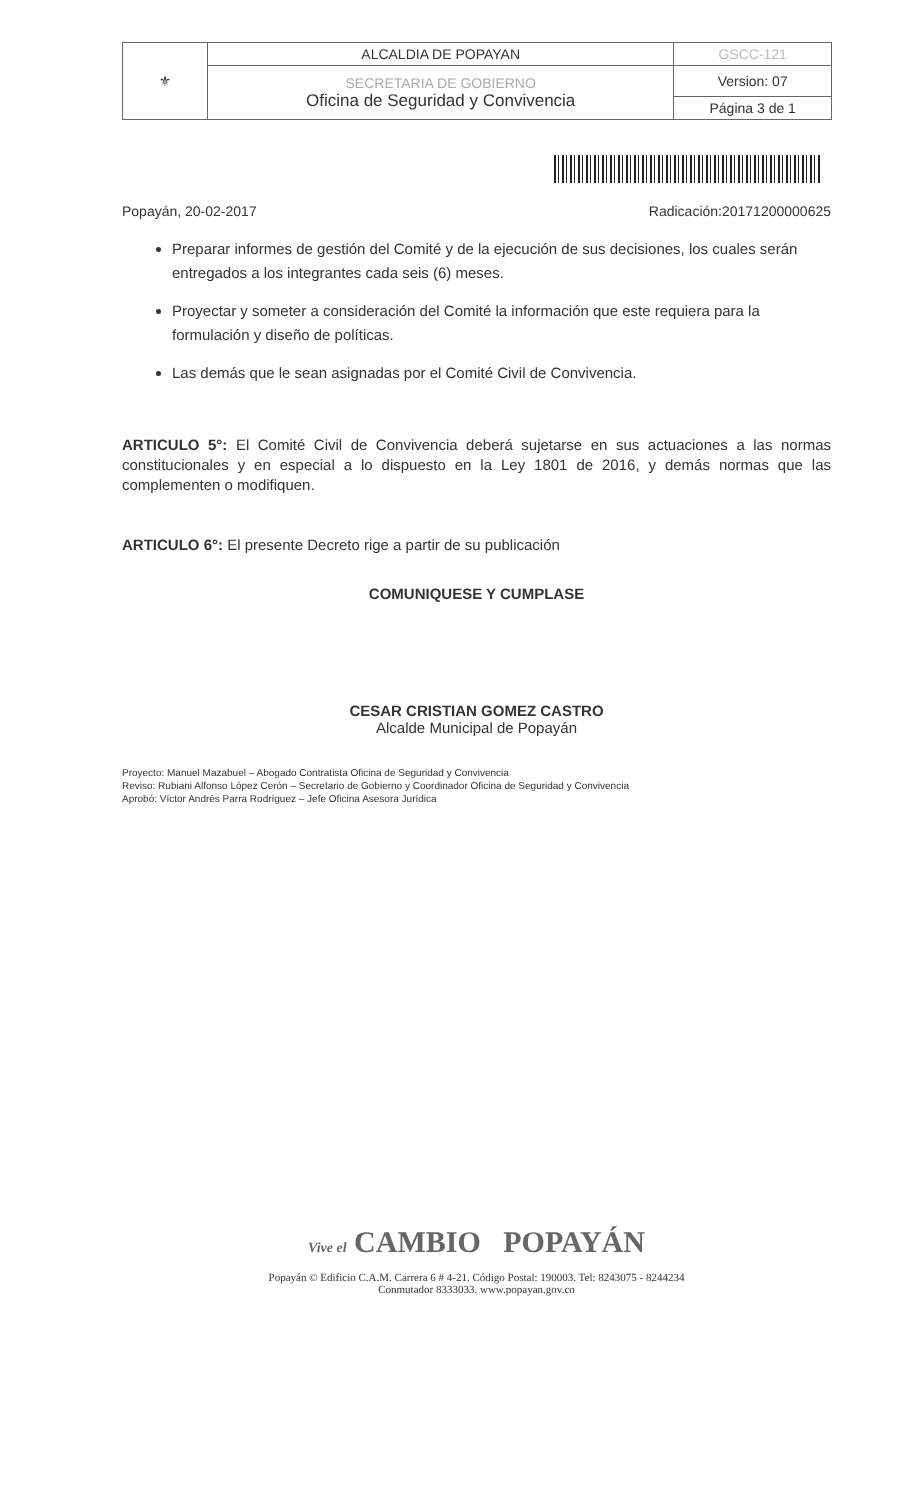| ⚜ | ALCALDIA DE POPAYAN | GSCC-121 |
| | SECRETARIA DE GOBIERNO Oficina de Seguridad y Convivencia | Version: 07 |
| | | Página 3 de 1 |
Popayán, 20-02-2017 Radicación:20171200000625
Preparar informes de gestión del Comité y de la ejecución de sus decisiones, los cuales serán entregados a los integrantes cada seis (6) meses.
Proyectar y someter a consideración del Comité la información que este requiera para la formulación y diseño de políticas.
Las demás que le sean asignadas por el Comité Civil de Convivencia.
ARTICULO 5°: El Comité Civil de Convivencia deberá sujetarse en sus actuaciones a las normas constitucionales y en especial a lo dispuesto en la Ley 1801 de 2016, y demás normas que las complementen o modifiquen.
ARTICULO 6°: El presente Decreto rige a partir de su publicación
COMUNIQUESE Y CUMPLASE
CESAR CRISTIAN GOMEZ CASTRO
Alcalde Municipal de Popayán
Proyecto: Manuel Mazabuel – Abogado Contratista Oficina de Seguridad y Convivencia
Reviso: Rubiani Alfonso López Cerón – Secretario de Gobierno y Coordinador Oficina de Seguridad y Convivencia
Aprobó: Víctor Andrés Parra Rodríguez – Jefe Oficina Asesora Jurídica
Vive el CAMBIO POPAYÁN
Popayán © Edificio C.A.M. Carrera 6 # 4-21. Código Postal: 190003. Tel: 8243075 - 8244234
Conmutador 8333033. www.popayan.gov.co